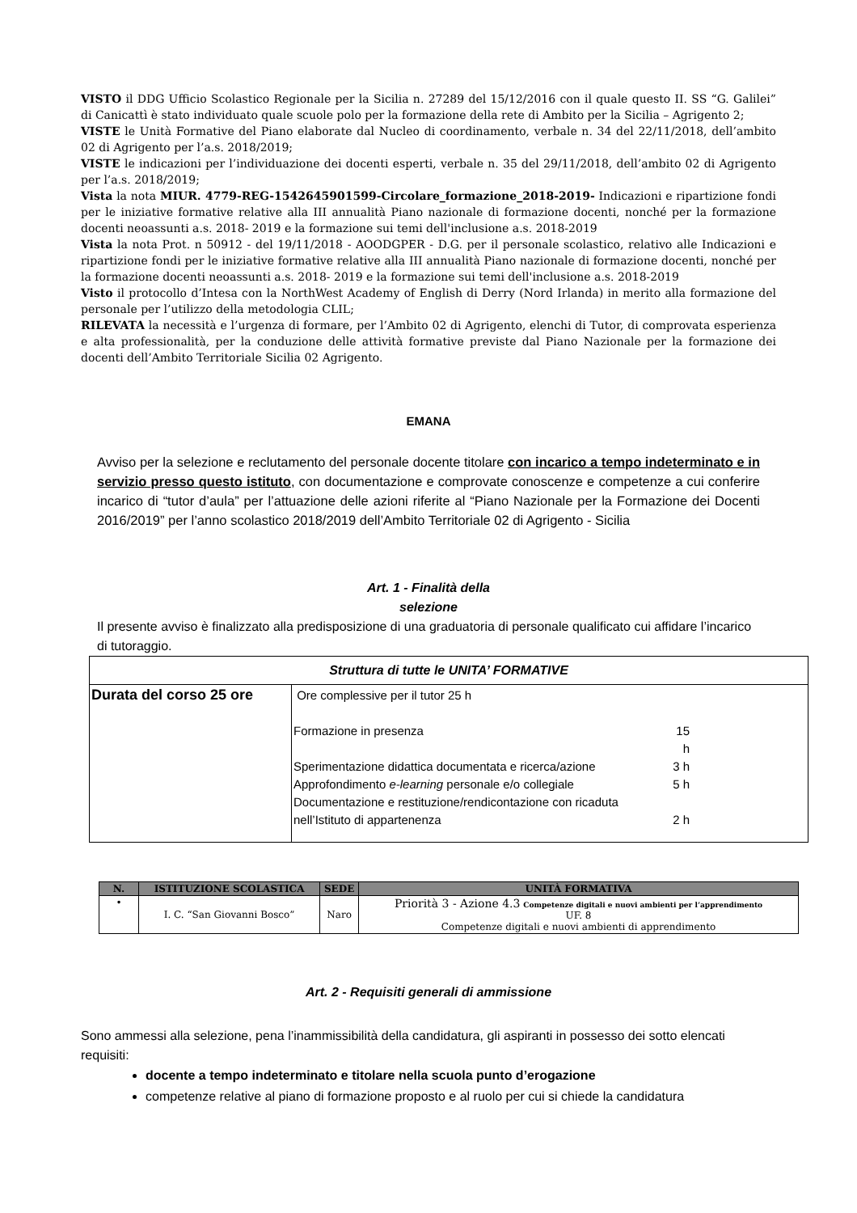VISTO il DDG Ufficio Scolastico Regionale per la Sicilia n. 27289 del 15/12/2016 con il quale questo II. SS “G. Galilei” di Canicattì è stato individuato quale scuole polo per la formazione della rete di Ambito per la Sicilia – Agrigento 2;
VISTE le Unità Formative del Piano elaborate dal Nucleo di coordinamento, verbale n. 34 del 22/11/2018, dell’ambito 02 di Agrigento per l’a.s. 2018/2019;
VISTE le indicazioni per l’individuazione dei docenti esperti, verbale n. 35 del 29/11/2018, dell’ambito 02 di Agrigento per l’a.s. 2018/2019;
Vista la nota MIUR. 4779-REG-1542645901599-Circolare_formazione_2018-2019- Indicazioni e ripartizione fondi per le iniziative formative relative alla III annualità Piano nazionale di formazione docenti, nonché per la formazione docenti neoassunti a.s. 2018- 2019 e la formazione sui temi dell'inclusione a.s. 2018-2019
Vista la nota Prot. n 50912 - del 19/11/2018 - AOODGPER - D.G. per il personale scolastico, relativo alle Indicazioni e ripartizione fondi per le iniziative formative relative alla III annualità Piano nazionale di formazione docenti, nonché per la formazione docenti neoassunti a.s. 2018- 2019 e la formazione sui temi dell'inclusione a.s. 2018-2019
Visto il protocollo d’Intesa con la NorthWest Academy of English di Derry (Nord Irlanda) in merito alla formazione del personale per l’utilizzo della metodologia CLIL;
RILEVATA la necessità e l’urgenza di formare, per l’Ambito 02 di Agrigento, elenchi di Tutor, di comprovata esperienza e alta professionalità, per la conduzione delle attività formative previste dal Piano Nazionale per la formazione dei docenti dell’Ambito Territoriale Sicilia 02 Agrigento.
EMANA
Avviso per la selezione e reclutamento del personale docente titolare con incarico a tempo indeterminato e in servizio presso questo istituto, con documentazione e comprovate conoscenze e competenze a cui conferire incarico di “tutor d’aula” per l’attuazione delle azioni riferite al “Piano Nazionale per la Formazione dei Docenti 2016/2019” per l’anno scolastico 2018/2019 dell’Ambito Territoriale 02 di Agrigento - Sicilia
Art. 1 - Finalità della
selezione
Il presente avviso è finalizzato alla predisposizione di una graduatoria di personale qualificato cui affidare l’incarico di tutoraggio.
| Struttura di tutte le UNITA’ FORMATIVE | |
| Durata del corso 25 ore | Ore complessive per il tutor 25 h / Formazione in presenza / 15 h / / Sperimentazione didattica documentata e ricerca/azione / 3 h / / Approfondimento e-learning personale e/o collegiale / 5 h / / Documentazione e restituzione/rendicontazione con ricaduta nell’Istituto di appartenenza / 2 h / |
| N. | ISTITUZIONE SCOLASTICA | SEDE | UNITÀ FORMATIVA |
| --- | --- | --- | --- |
| • | I. C. “San Giovanni Bosco” | Naro | Priorità 3 - Azione 4.3 Competenze digitali e nuovi ambienti per l’apprendimento UF. 8 Competenze digitali e nuovi ambienti di apprendimento |
Art. 2 - Requisiti generali di ammissione
Sono ammessi alla selezione, pena l’inammissibilità della candidatura, gli aspiranti in possesso dei sotto elencati requisiti:
docente a tempo indeterminato e titolare nella scuola punto d’erogazione
competenze relative al piano di formazione proposto e al ruolo per cui si chiede la candidatura